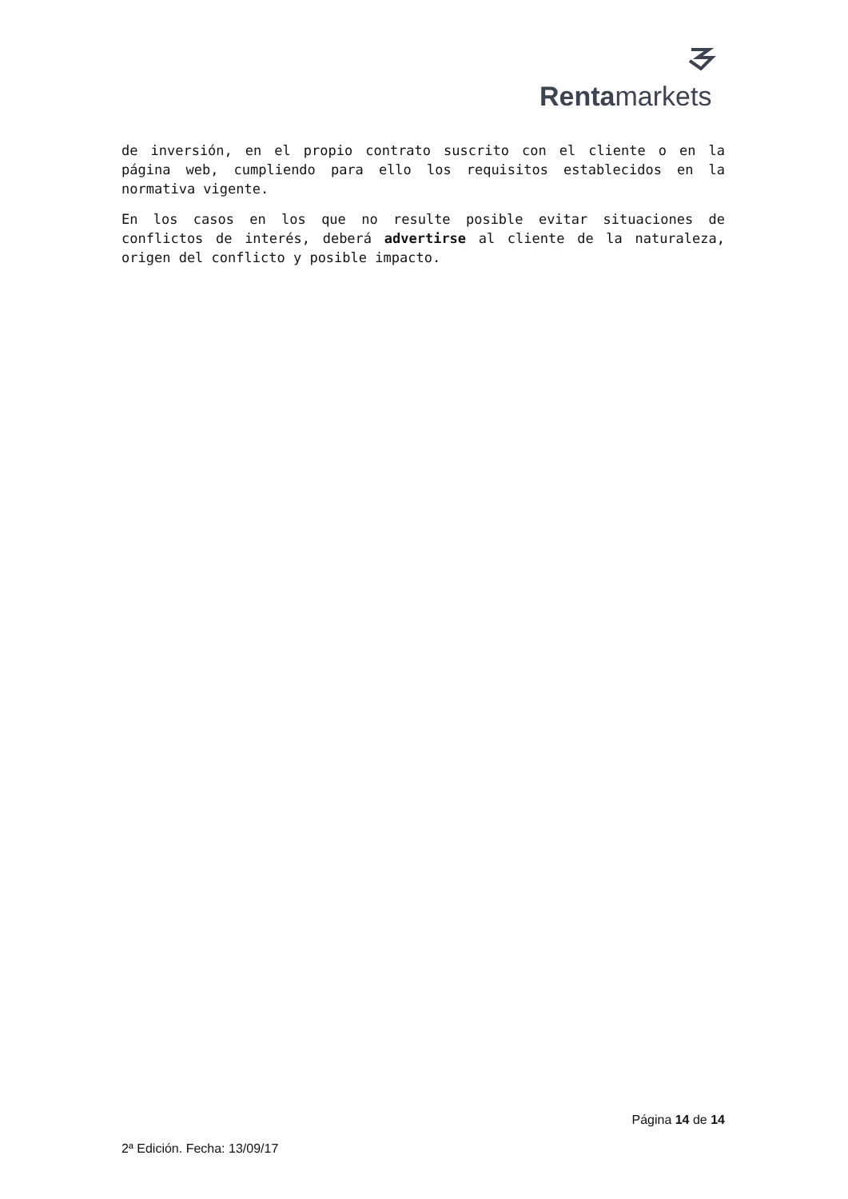Rentamarkets
de inversión, en el propio contrato suscrito con el cliente o en la página web, cumpliendo para ello los requisitos establecidos en la normativa vigente.
En los casos en los que no resulte posible evitar situaciones de conflictos de interés, deberá advertirse al cliente de la naturaleza, origen del conflicto y posible impacto.
Página 14 de 14
2ª Edición. Fecha: 13/09/17